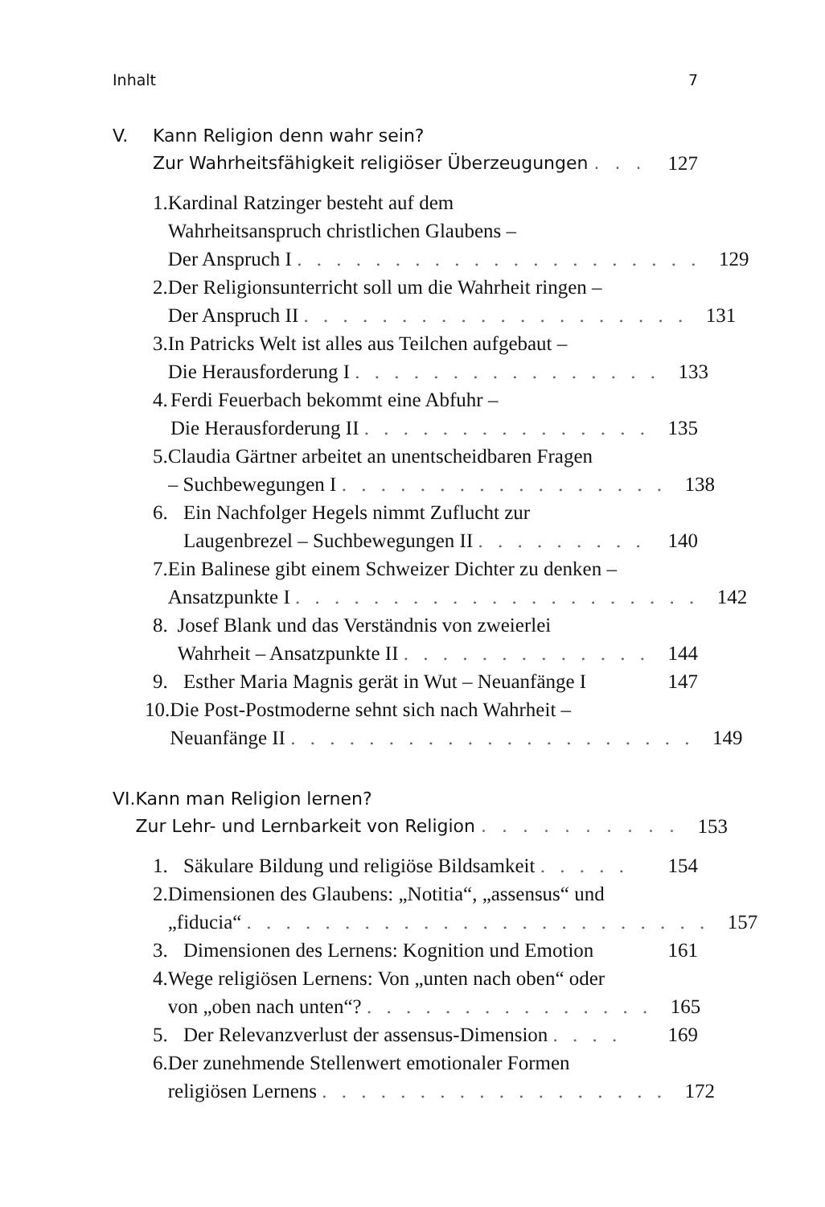Inhalt 7
V. Kann Religion denn wahr sein?
Zur Wahrheitsfähigkeit religiöser Überzeugungen . . . 127
1. Kardinal Ratzinger besteht auf dem
Wahrheitsanspruch christlichen Glaubens –
Der Anspruch I . . . . . . . . . . . . . . . . . . . . . 129
2. Der Religionsunterricht soll um die Wahrheit ringen –
Der Anspruch II . . . . . . . . . . . . . . . . . . . . 131
3. In Patricks Welt ist alles aus Teilchen aufgebaut –
Die Herausforderung I . . . . . . . . . . . . . . . . 133
4. Ferdi Feuerbach bekommt eine Abfuhr –
Die Herausforderung II . . . . . . . . . . . . . . . 135
5. Claudia Gärtner arbeitet an unentscheidbaren Fragen
– Suchbewegungen I . . . . . . . . . . . . . . . . . 138
6. Ein Nachfolger Hegels nimmt Zuflucht zur
Laugenbrezel – Suchbewegungen II . . . . . . . . . 140
7. Ein Balinese gibt einem Schweizer Dichter zu denken –
Ansatzpunkte I . . . . . . . . . . . . . . . . . . . . . 142
8. Josef Blank und das Verständnis von zweierlei
Wahrheit – Ansatzpunkte II . . . . . . . . . . . . . 144
9. Esther Maria Magnis gerät in Wut – Neuanfänge I 147
10. Die Post-Postmoderne sehnt sich nach Wahrheit –
Neuanfänge II . . . . . . . . . . . . . . . . . . . . . 149
VI. Kann man Religion lernen?
Zur Lehr- und Lernbarkeit von Religion . . . . . . . . . . 153
1. Säkulare Bildung und religiöse Bildsamkeit . . . . . 154
2. Dimensionen des Glaubens: „Notitia“, „assensus“ und
„fiducia“ . . . . . . . . . . . . . . . . . . . . . . . . 157
3. Dimensionen des Lernens: Kognition und Emotion 161
4. Wege religiösen Lernens: Von „unten nach oben“ oder
von „oben nach unten“? . . . . . . . . . . . . . . . 165
5. Der Relevanzverlust der assensus-Dimension . . . . 169
6. Der zunehmende Stellenwert emotionaler Formen
religiösen Lernens . . . . . . . . . . . . . . . . . . 172